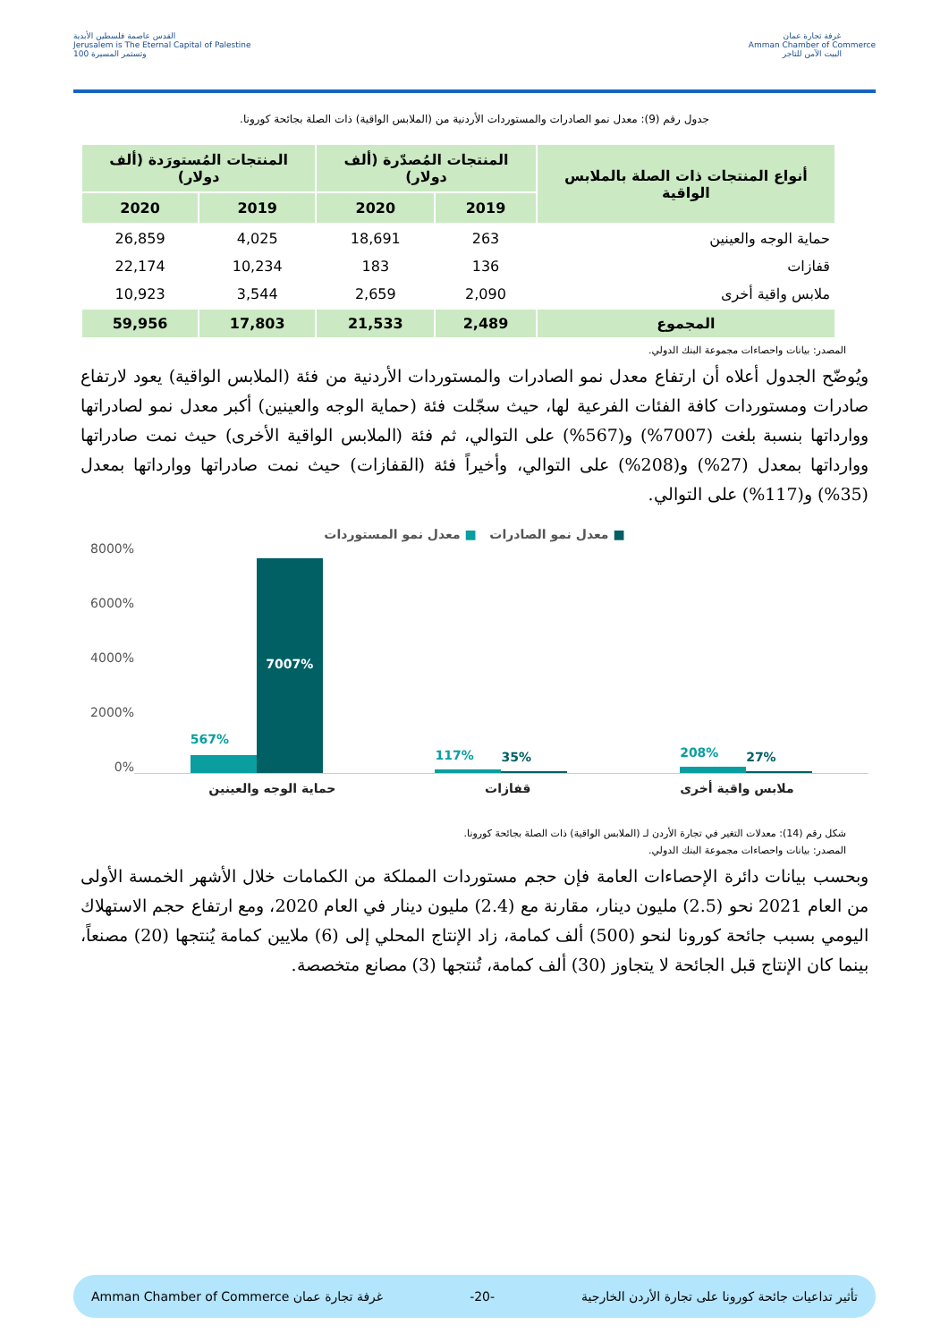القدس عاصمة فلسطين الأبدية
Jerusalem is The Eternal Capital of Palestine
وتستمر المسيرة 100
غرفة تجارة عمان
Amman Chamber of Commerce
البيت الآمن للتاجر
جدول رقم (9): معدل نمو الصادرات والمستوردات الأردنية من (الملابس الواقية) ذات الصلة بجائحة كورونا.
| أنواع المنتجات ذات الصلة بالملابس الواقية | المنتجات المُصدّرة (ألف دولار) | | المنتجات المُستورَدة (ألف دولار) | |
| --- | --- | --- | --- | --- |
| | 2019 | 2020 | 2019 | 2020 |
| حماية الوجه والعينين | 263 | 18,691 | 4,025 | 26,859 |
| قفازات | 136 | 183 | 10,234 | 22,174 |
| ملابس واقية أخرى | 2,090 | 2,659 | 3,544 | 10,923 |
| المجموع | 2,489 | 21,533 | 17,803 | 59,956 |
المصدر: بيانات واحصاءات مجموعة البنك الدولي.
ويُوضّح الجدول أعلاه أن ارتفاع معدل نمو الصادرات والمستوردات الأردنية من فئة (الملابس الواقية) يعود لارتفاع صادرات ومستوردات كافة الفئات الفرعية لها، حيث سجّلت فئة (حماية الوجه والعينين) أكبر معدل نمو لصادراتها ووارداتها بنسبة بلغت (7007%) و(567%) على التوالي، ثم فئة (الملابس الواقية الأخرى) حيث نمت صادراتها ووارداتها بمعدل (27%) و(208%) على التوالي، وأخيراً فئة (القفازات) حيث نمت صادراتها ووارداتها بمعدل (35%) و(117%) على التوالي.
■ معدل نمو الصادرات ■ معدل نمو المستوردات
8000%
6000%
4000%
2000%
0%
567%
7007%
117%
35%
208%
27%
حماية الوجه والعينين قفازات ملابس واقية أخرى
شكل رقم (14): معدلات التغير في تجارة الأردن لـ (الملابس الواقية) ذات الصلة بجائحة كورونا.
المصدر: بيانات واحصاءات مجموعة البنك الدولي.
وبحسب بيانات دائرة الإحصاءات العامة فإن حجم مستوردات المملكة من الكمامات خلال الأشهر الخمسة الأولى من العام 2021 نحو (2.5) مليون دينار، مقارنة مع (2.4) مليون دينار في العام 2020، ومع ارتفاع حجم الاستهلاك اليومي بسبب جائحة كورونا لنحو (500) ألف كمامة، زاد الإنتاج المحلي إلى (6) ملايين كمامة يُنتجها (20) مصنعاً، بينما كان الإنتاج قبل الجائحة لا يتجاوز (30) ألف كمامة، تُنتجها (3) مصانع متخصصة.
تأثير تداعيات جائحة كورونا على تجارة الأردن الخارجية -20- غرفة تجارة عمان Amman Chamber of Commerce